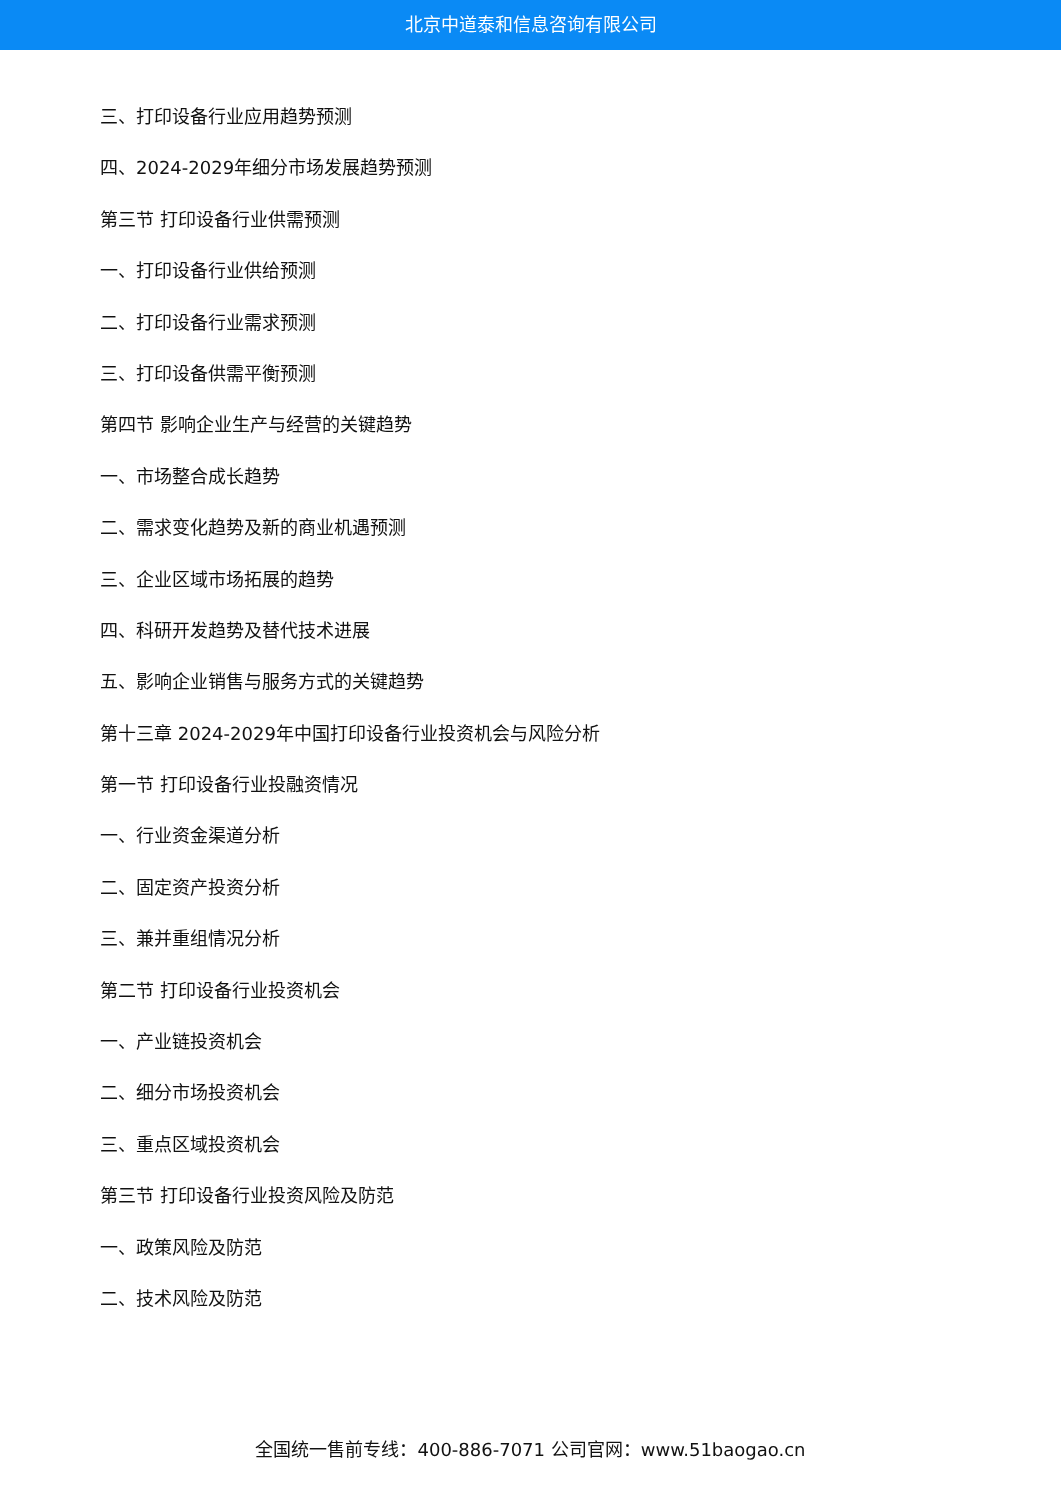北京中道泰和信息咨询有限公司
三、打印设备行业应用趋势预测
四、2024-2029年细分市场发展趋势预测
第三节 打印设备行业供需预测
一、打印设备行业供给预测
二、打印设备行业需求预测
三、打印设备供需平衡预测
第四节 影响企业生产与经营的关键趋势
一、市场整合成长趋势
二、需求变化趋势及新的商业机遇预测
三、企业区域市场拓展的趋势
四、科研开发趋势及替代技术进展
五、影响企业销售与服务方式的关键趋势
第十三章 2024-2029年中国打印设备行业投资机会与风险分析
第一节 打印设备行业投融资情况
一、行业资金渠道分析
二、固定资产投资分析
三、兼并重组情况分析
第二节 打印设备行业投资机会
一、产业链投资机会
二、细分市场投资机会
三、重点区域投资机会
第三节 打印设备行业投资风险及防范
一、政策风险及防范
二、技术风险及防范
全国统一售前专线：400-886-7071 公司官网：www.51baogao.cn